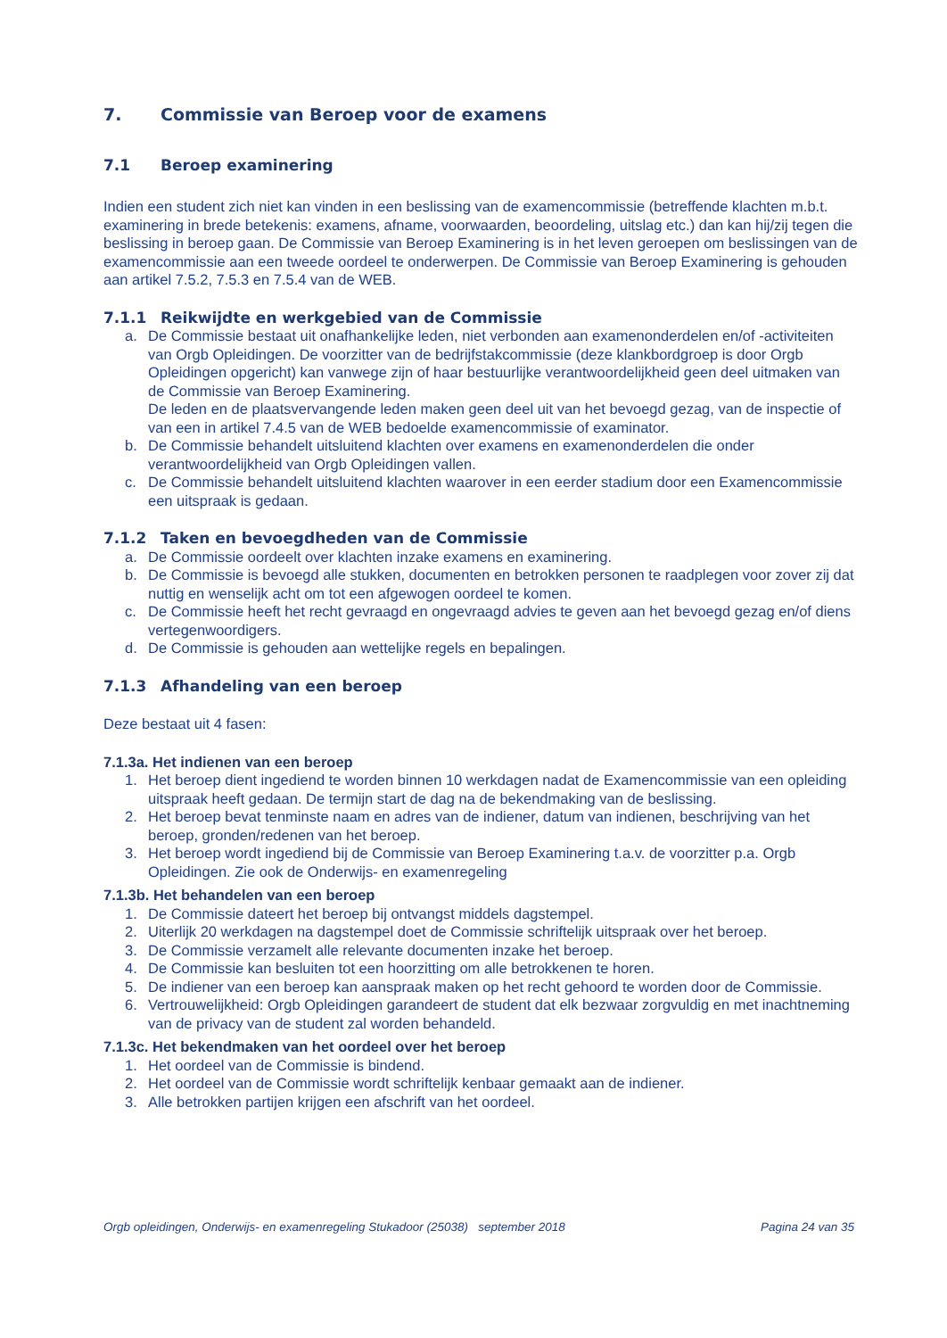7. Commissie van Beroep voor de examens
7.1 Beroep examinering
Indien een student zich niet kan vinden in een beslissing van de examencommissie (betreffende klachten m.b.t. examinering in brede betekenis: examens, afname, voorwaarden, beoordeling, uitslag etc.) dan kan hij/zij tegen die beslissing in beroep gaan. De Commissie van Beroep Examinering is in het leven geroepen om beslissingen van de examencommissie aan een tweede oordeel te onderwerpen. De Commissie van Beroep Examinering is gehouden aan artikel 7.5.2, 7.5.3 en 7.5.4 van de WEB.
7.1.1 Reikwijdte en werkgebied van de Commissie
a. De Commissie bestaat uit onafhankelijke leden, niet verbonden aan examenonderdelen en/of -activiteiten van Orgb Opleidingen. De voorzitter van de bedrijfstakcommissie (deze klankbordgroep is door Orgb Opleidingen opgericht) kan vanwege zijn of haar bestuurlijke verantwoordelijkheid geen deel uitmaken van de Commissie van Beroep Examinering.
De leden en de plaatsvervangende leden maken geen deel uit van het bevoegd gezag, van de inspectie of van een in artikel 7.4.5 van de WEB bedoelde examencommissie of examinator.
b. De Commissie behandelt uitsluitend klachten over examens en examenonderdelen die onder verantwoordelijkheid van Orgb Opleidingen vallen.
c. De Commissie behandelt uitsluitend klachten waarover in een eerder stadium door een Examencommissie een uitspraak is gedaan.
7.1.2 Taken en bevoegdheden van de Commissie
a. De Commissie oordeelt over klachten inzake examens en examinering.
b. De Commissie is bevoegd alle stukken, documenten en betrokken personen te raadplegen voor zover zij dat nuttig en wenselijk acht om tot een afgewogen oordeel te komen.
c. De Commissie heeft het recht gevraagd en ongevraagd advies te geven aan het bevoegd gezag en/of diens vertegenwoordigers.
d. De Commissie is gehouden aan wettelijke regels en bepalingen.
7.1.3 Afhandeling van een beroep
Deze bestaat uit 4 fasen:
7.1.3a. Het indienen van een beroep
1. Het beroep dient ingediend te worden binnen 10 werkdagen nadat de Examencommissie van een opleiding uitspraak heeft gedaan. De termijn start de dag na de bekendmaking van de beslissing.
2. Het beroep bevat tenminste naam en adres van de indiener, datum van indienen, beschrijving van het beroep, gronden/redenen van het beroep.
3. Het beroep wordt ingediend bij de Commissie van Beroep Examinering t.a.v. de voorzitter p.a. Orgb Opleidingen. Zie ook de Onderwijs- en examenregeling
7.1.3b. Het behandelen van een beroep
1. De Commissie dateert het beroep bij ontvangst middels dagstempel.
2. Uiterlijk 20 werkdagen na dagstempel doet de Commissie schriftelijk uitspraak over het beroep.
3. De Commissie verzamelt alle relevante documenten inzake het beroep.
4. De Commissie kan besluiten tot een hoorzitting om alle betrokkenen te horen.
5. De indiener van een beroep kan aanspraak maken op het recht gehoord te worden door de Commissie.
6. Vertrouwelijkheid: Orgb Opleidingen garandeert de student dat elk bezwaar zorgvuldig en met inachtneming van de privacy van de student zal worden behandeld.
7.1.3c. Het bekendmaken van het oordeel over het beroep
1. Het oordeel van de Commissie is bindend.
2. Het oordeel van de Commissie wordt schriftelijk kenbaar gemaakt aan de indiener.
3. Alle betrokken partijen krijgen een afschrift van het oordeel.
Orgb opleidingen, Onderwijs- en examenregeling Stukadoor (25038) september 2018 Pagina 24 van 35